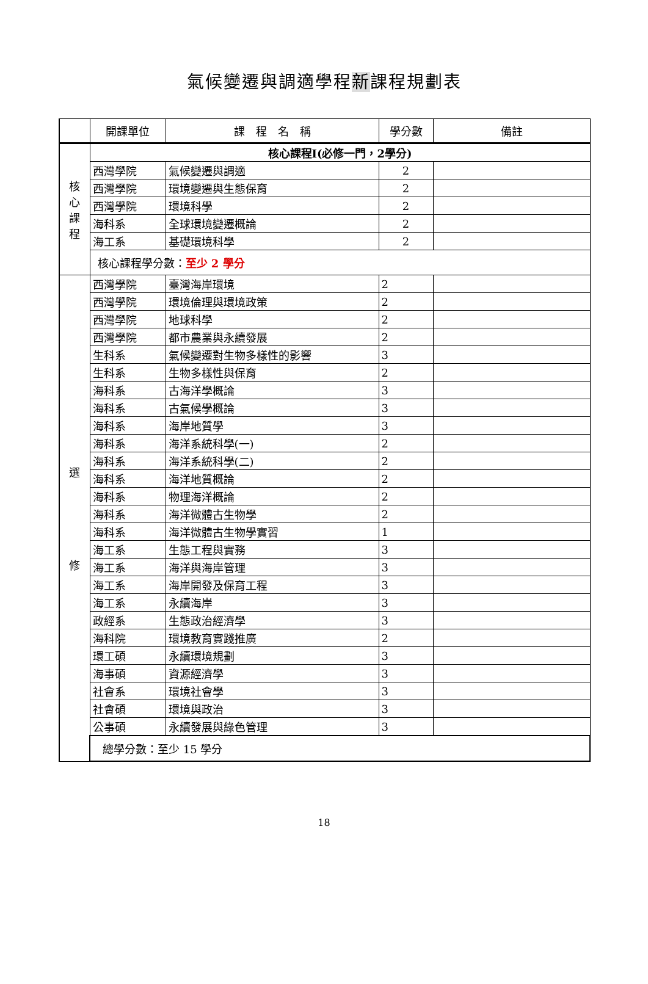氣候變遷與調適學程新課程規劃表
| | 開課單位 | 課 程 名 稱 | 學分數 | 備註 |
| --- | --- | --- | --- | --- |
| 核 心 課 程 | 核心課程I(必修一門，2學分) | | | |
| | 西灣學院 | 氣候變遷與調適 | 2 | |
| | 西灣學院 | 環境變遷與生態保育 | 2 | |
| | 西灣學院 | 環境科學 | 2 | |
| | 海科系 | 全球環境變遷概論 | 2 | |
| | 海工系 | 基礎環境科學 | 2 | |
| | 核心課程學分數： 至少 2 學分 | | | |
| 選 修 | 西灣學院 | 臺灣海岸環境 | 2 | |
| | 西灣學院 | 環境倫理與環境政策 | 2 | |
| | 西灣學院 | 地球科學 | 2 | |
| | 西灣學院 | 都市農業與永續發展 | 2 | |
| | 生科系 | 氣候變遷對生物多樣性的影響 | 3 | |
| | 生科系 | 生物多樣性與保育 | 2 | |
| | 海科系 | 古海洋學概論 | 3 | |
| | 海科系 | 古氣候學概論 | 3 | |
| | 海科系 | 海岸地質學 | 3 | |
| | 海科系 | 海洋系統科學(一) | 2 | |
| | 海科系 | 海洋系統科學(二) | 2 | |
| | 海科系 | 海洋地質概論 | 2 | |
| | 海科系 | 物理海洋概論 | 2 | |
| | 海科系 | 海洋微體古生物學 | 2 | |
| | 海科系 | 海洋微體古生物學實習 | 1 | |
| | 海工系 | 生態工程與實務 | 3 | |
| | 海工系 | 海洋與海岸管理 | 3 | |
| | 海工系 | 海岸開發及保育工程 | 3 | |
| | 海工系 | 永續海岸 | 3 | |
| | 政經系 | 生態政治經濟學 | 3 | |
| | 海科院 | 環境教育實踐推廣 | 2 | |
| | 環工碩 | 永續環境規劃 | 3 | |
| | 海事碩 | 資源經濟學 | 3 | |
| | 社會系 | 環境社會學 | 3 | |
| | 社會碩 | 環境與政治 | 3 | |
| | 公事碩 | 永續發展與綠色管理 | 3 | |
| | 總學分數：至少 15 學分 | | | |
18